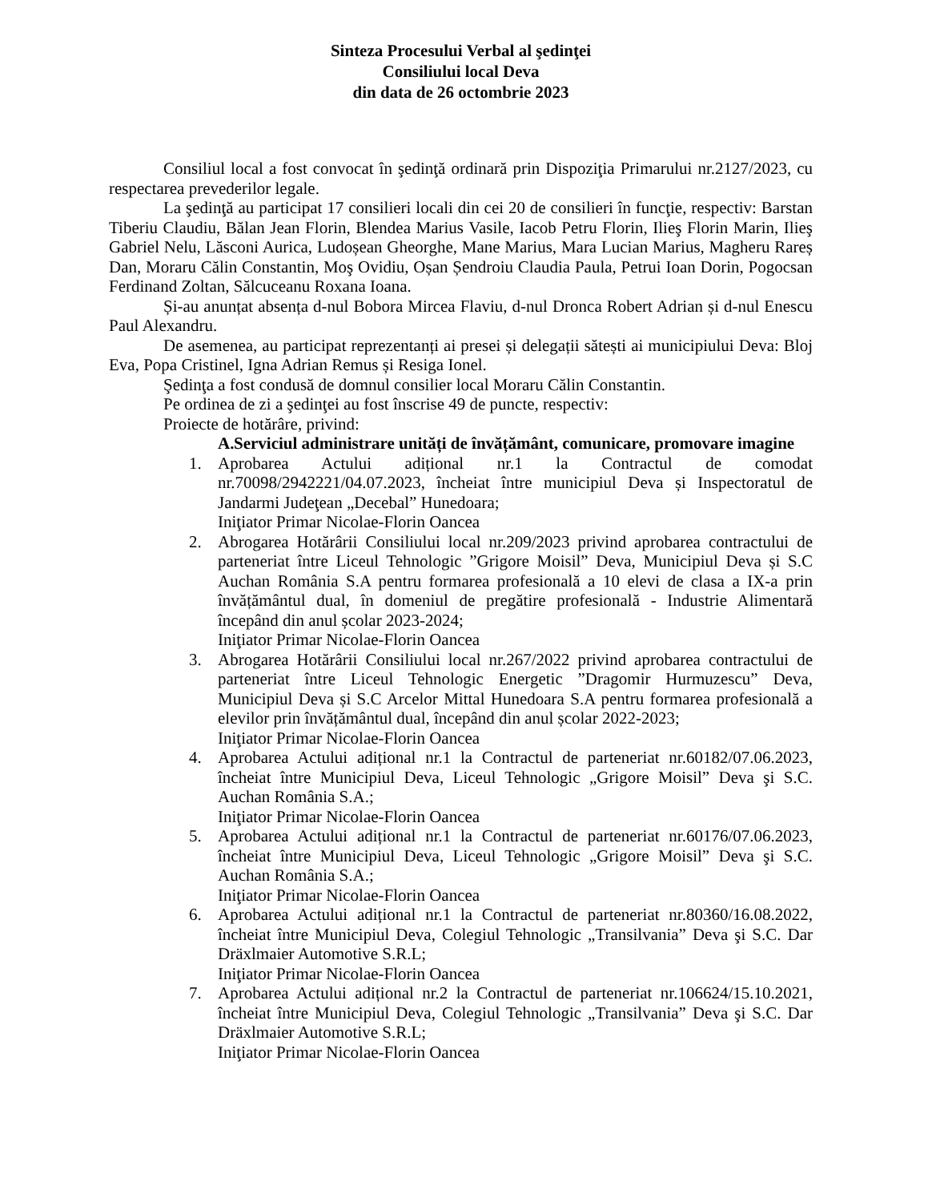Sinteza Procesului Verbal al şedinţei
Consiliului local Deva
din data de 26 octombrie 2023
Consiliul local a fost convocat în şedinţă ordinară prin Dispoziţia Primarului nr.2127/2023, cu respectarea prevederilor legale.
La şedinţă au participat 17 consilieri locali din cei 20 de consilieri în funcţie, respectiv: Barstan Tiberiu Claudiu, Bălan Jean Florin, Blendea Marius Vasile, Iacob Petru Florin, Ilieş Florin Marin, Ilieş Gabriel Nelu, Lăsconi Aurica, Ludoșean Gheorghe, Mane Marius, Mara Lucian Marius, Magheru Rareș Dan, Moraru Călin Constantin, Moş Ovidiu, Oșan Șendroiu Claudia Paula, Petrui Ioan Dorin, Pogocsan Ferdinand Zoltan, Sălcuceanu Roxana Ioana.
Și-au anunțat absența d-nul Bobora Mircea Flaviu, d-nul Dronca Robert Adrian și d-nul Enescu Paul Alexandru.
De asemenea, au participat reprezentanți ai presei și delegații sătești ai municipiului Deva: Bloj Eva, Popa Cristinel, Igna Adrian Remus și Resiga Ionel.
Şedinţa a fost condusă de domnul consilier local Moraru Călin Constantin.
Pe ordinea de zi a şedinţei au fost înscrise 49 de puncte, respectiv:
Proiecte de hotărâre, privind:
A. Serviciul administrare unități de învățământ, comunicare, promovare imagine
1. Aprobarea Actului adițional nr.1 la Contractul de comodat nr.70098/2942221/04.07.2023, încheiat între municipiul Deva și Inspectoratul de Jandarmi Judeţean „Decebal” Hunedoara;
Iniţiator Primar Nicolae-Florin Oancea
2. Abrogarea Hotărârii Consiliului local nr.209/2023 privind aprobarea contractului de parteneriat între Liceul Tehnologic ”Grigore Moisil” Deva, Municipiul Deva și S.C Auchan România S.A pentru formarea profesională a 10 elevi de clasa a IX-a prin învățământul dual, în domeniul de pregătire profesională - Industrie Alimentară începând din anul școlar 2023-2024;
Iniţiator Primar Nicolae-Florin Oancea
3. Abrogarea Hotărârii Consiliului local nr.267/2022 privind aprobarea contractului de parteneriat între Liceul Tehnologic Energetic ”Dragomir Hurmuzescu” Deva, Municipiul Deva și S.C Arcelor Mittal Hunedoara S.A pentru formarea profesională a elevilor prin învățământul dual, începând din anul școlar 2022-2023;
Iniţiator Primar Nicolae-Florin Oancea
4. Aprobarea Actului adițional nr.1 la Contractul de parteneriat nr.60182/07.06.2023, încheiat între Municipiul Deva, Liceul Tehnologic „Grigore Moisil” Deva şi S.C. Auchan România S.A.;
Iniţiator Primar Nicolae-Florin Oancea
5. Aprobarea Actului adițional nr.1 la Contractul de parteneriat nr.60176/07.06.2023, încheiat între Municipiul Deva, Liceul Tehnologic „Grigore Moisil” Deva şi S.C. Auchan România S.A.;
Iniţiator Primar Nicolae-Florin Oancea
6. Aprobarea Actului adițional nr.1 la Contractul de parteneriat nr.80360/16.08.2022, încheiat între Municipiul Deva, Colegiul Tehnologic „Transilvania” Deva şi S.C. Dar Dräxlmaier Automotive S.R.L;
Iniţiator Primar Nicolae-Florin Oancea
7. Aprobarea Actului adițional nr.2 la Contractul de parteneriat nr.106624/15.10.2021, încheiat între Municipiul Deva, Colegiul Tehnologic „Transilvania” Deva şi S.C. Dar Dräxlmaier Automotive S.R.L;
Iniţiator Primar Nicolae-Florin Oancea